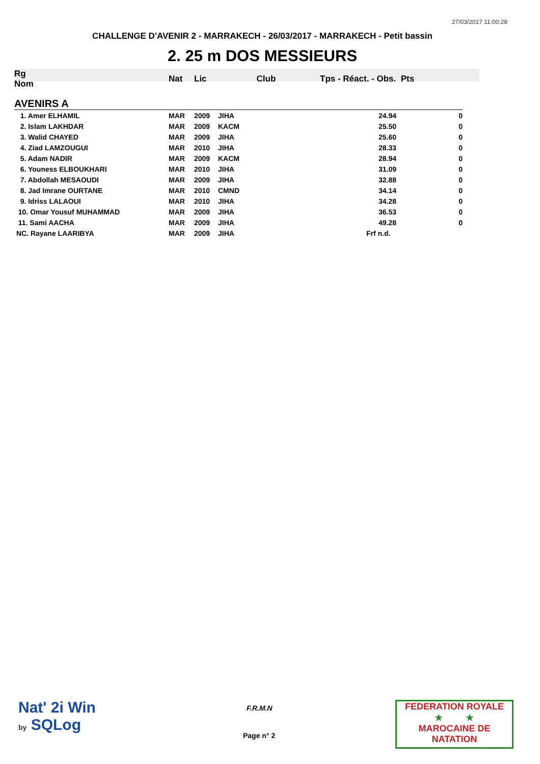27/03/2017 11:00:28
CHALLENGE D'AVENIR 2 - MARRAKECH - 26/03/2017 - MARRAKECH - Petit bassin
2. 25 m DOS MESSIEURS
| Rg Nom | | Nat | Lic | Club | Tps - Réact. - Obs. Pts | |
| --- | --- | --- | --- | --- | --- | --- |
| AVENIRS A | | | | | | |
| 1. Amer ELHAMIL | | MAR | 2009 | JIHA | 24.94 | 0 |
| 2. Islam LAKHDAR | | MAR | 2009 | KACM | 25.50 | 0 |
| 3. Walid CHAYED | | MAR | 2009 | JIHA | 25.60 | 0 |
| 4. Ziad LAMZOUGUI | | MAR | 2010 | JIHA | 28.33 | 0 |
| 5. Adam NADIR | | MAR | 2009 | KACM | 28.94 | 0 |
| 6. Youness ELBOUKHARI | | MAR | 2010 | JIHA | 31.09 | 0 |
| 7. Abdollah MESAOUDI | | MAR | 2009 | JIHA | 32.88 | 0 |
| 8. Jad Imrane OURTANE | | MAR | 2010 | CMND | 34.14 | 0 |
| 9. Idriss LALAOUI | | MAR | 2010 | JIHA | 34.28 | 0 |
| 10. Omar Yousuf MUHAMMAD | | MAR | 2009 | JIHA | 36.53 | 0 |
| 11. Sami AACHA | | MAR | 2009 | JIHA | 49.28 | 0 |
| NC. Rayane LAARIBYA | | MAR | 2009 | JIHA | Frf n.d. | |
Nat' 2i Win
by SQLog
F.R.M.N
Page n° 2
FEDERATION ROYALE
★ ★
MAROCAINE DE NATATION